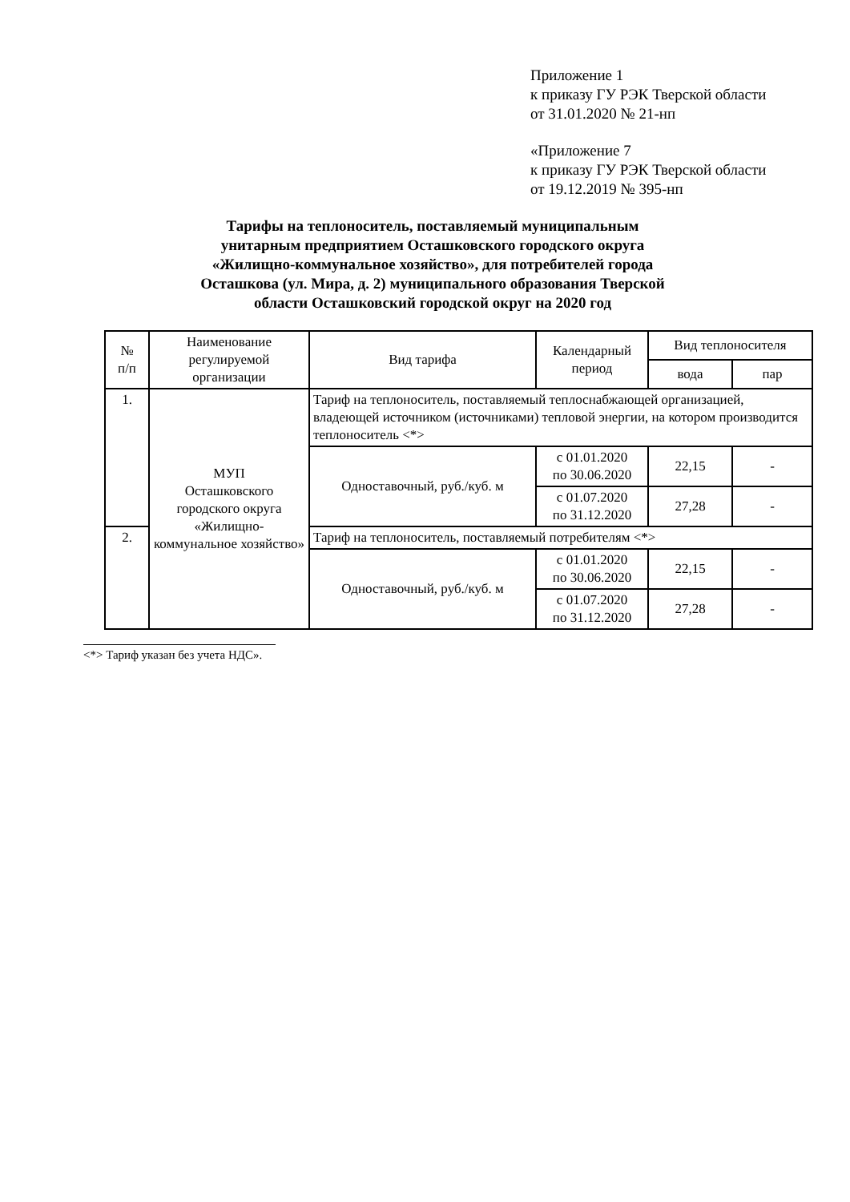Приложение 1
к приказу ГУ РЭК Тверской области
от 31.01.2020 № 21-нп
«Приложение 7
к приказу ГУ РЭК Тверской области
от 19.12.2019 № 395-нп
Тарифы на теплоноситель, поставляемый муниципальным унитарным предприятием Осташковского городского округа «Жилищно-коммунальное хозяйство», для потребителей города Осташкова (ул. Мира, д. 2) муниципального образования Тверской области Осташковский городской округ на 2020 год
| № п/п | Наименование регулируемой организации | Вид тарифа | Календарный период | Вид теплоносителя | |
| --- | --- | --- | --- | --- | --- |
| | | | | вода | пар |
| 1. | МУП Осташковского городского округа «Жилищно-коммунальное хозяйство» | Тариф на теплоноситель, поставляемый теплоснабжающей организацией, владеющей источником (источниками) тепловой энергии, на котором производится теплоноситель <*> | | | |
| | | Одноставочный, руб./куб. м | с 01.01.2020 по 30.06.2020 | 22,15 | - |
| | | | с 01.07.2020 по 31.12.2020 | 27,28 | - |
| 2. | | Тариф на теплоноситель, поставляемый потребителям <*> | | | |
| | | Одноставочный, руб./куб. м | с 01.01.2020 по 30.06.2020 | 22,15 | - |
| | | | с 01.07.2020 по 31.12.2020 | 27,28 | - |
<*> Тариф указан без учета НДС».